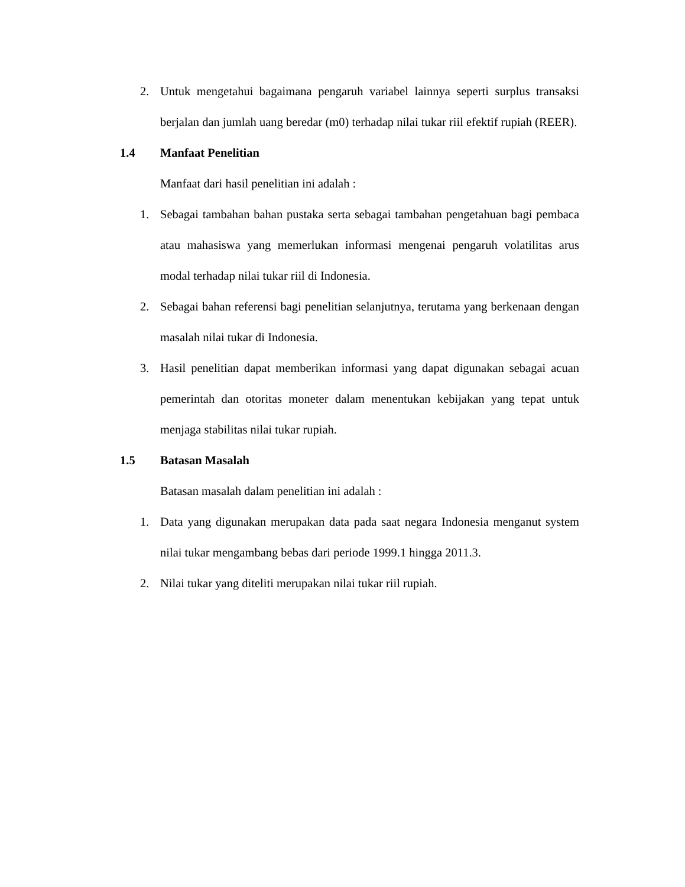2. Untuk mengetahui bagaimana pengaruh variabel lainnya seperti surplus transaksi berjalan dan jumlah uang beredar (m0) terhadap nilai tukar riil efektif rupiah (REER).
1.4 Manfaat Penelitian
Manfaat dari hasil penelitian ini adalah :
1. Sebagai tambahan bahan pustaka serta sebagai tambahan pengetahuan bagi pembaca atau mahasiswa yang memerlukan informasi mengenai pengaruh volatilitas arus modal terhadap nilai tukar riil di Indonesia.
2. Sebagai bahan referensi bagi penelitian selanjutnya, terutama yang berkenaan dengan masalah nilai tukar di Indonesia.
3. Hasil penelitian dapat memberikan informasi yang dapat digunakan sebagai acuan pemerintah dan otoritas moneter dalam menentukan kebijakan yang tepat untuk menjaga stabilitas nilai tukar rupiah.
1.5 Batasan Masalah
Batasan masalah dalam penelitian ini adalah :
1. Data yang digunakan merupakan data pada saat negara Indonesia menganut system nilai tukar mengambang bebas dari periode 1999.1 hingga 2011.3.
2. Nilai tukar yang diteliti merupakan nilai tukar riil rupiah.